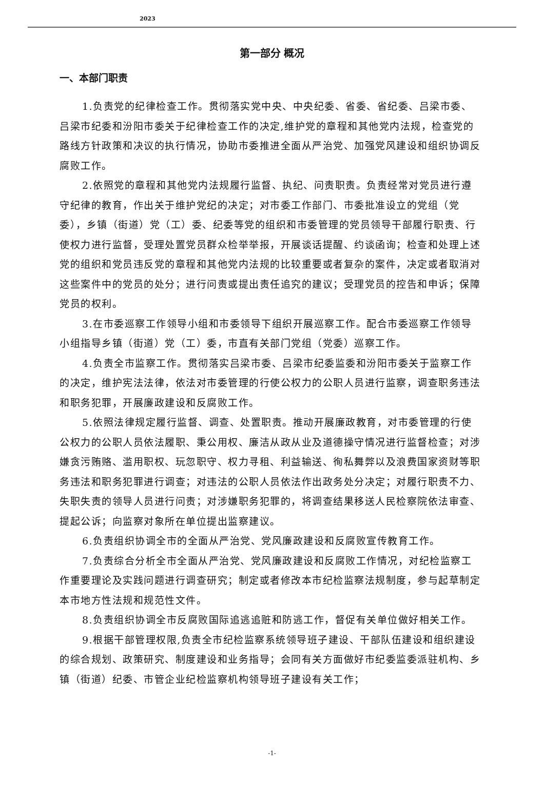2023
第一部分 概况
一、本部门职责
1.负责党的纪律检查工作。贯彻落实党中央、中央纪委、省委、省纪委、吕梁市委、吕梁市纪委和汾阳市委关于纪律检查工作的决定,维护党的章程和其他党内法规，检查党的路线方针政策和决议的执行情况，协助市委推进全面从严治党、加强党风建设和组织协调反腐败工作。
2.依照党的章程和其他党内法规履行监督、执纪、问责职责。负责经常对党员进行遵守纪律的教育，作出关于维护党纪的决定；对市委工作部门、市委批准设立的党组（党委），乡镇（街道）党（工）委、纪委等党的组织和市委管理的党员领导干部履行职责、行使权力进行监督，受理处置党员群众检举举报，开展谈话提醒、约谈函询；检查和处理上述党的组织和党员违反党的章程和其他党内法规的比较重要或者复杂的案件，决定或者取消对这些案件中的党员的处分；进行问责或提出责任追究的建议；受理党员的控告和申诉；保障党员的权利。
3.在市委巡察工作领导小组和市委领导下组织开展巡察工作。配合市委巡察工作领导小组指导乡镇（街道）党（工）委，市直有关部门党组（党委）巡察工作。
4.负责全市监察工作。贯彻落实吕梁市委、吕梁市纪委监委和汾阳市委关于监察工作的决定，维护宪法法律，依法对市委管理的行使公权力的公职人员进行监察，调查职务违法和职务犯罪，开展廉政建设和反腐败工作。
5.依照法律规定履行监督、调查、处置职责。推动开展廉政教育，对市委管理的行使公权力的公职人员依法履职、秉公用权、廉洁从政从业及道德操守情况进行监督检查；对涉嫌贪污贿赂、滥用职权、玩忽职守、权力寻租、利益输送、徇私舞弊以及浪费国家资财等职务违法和职务犯罪进行调查；对违法的公职人员依法作出政务处分决定；对履行职责不力、失职失责的领导人员进行问责；对涉嫌职务犯罪的，将调查结果移送人民检察院依法审查、提起公诉；向监察对象所在单位提出监察建议。
6.负责组织协调全市的全面从严治党、党风廉政建设和反腐败宣传教育工作。
7.负责综合分析全市全面从严治党、党风廉政建设和反腐败工作情况，对纪检监察工作重要理论及实践问题进行调查研究；制定或者修改本市纪检监察法规制度，参与起草制定本市地方性法规和规范性文件。
8.负责组织协调全市反腐败国际追逃追赃和防逃工作，督促有关单位做好相关工作。
9.根据干部管理权限,负责全市纪检监察系统领导班子建设、干部队伍建设和组织建设的综合规划、政策研究、制度建设和业务指导；会同有关方面做好市纪委监委派驻机构、乡镇（街道）纪委、市管企业纪检监察机构领导班子建设有关工作；
-1-